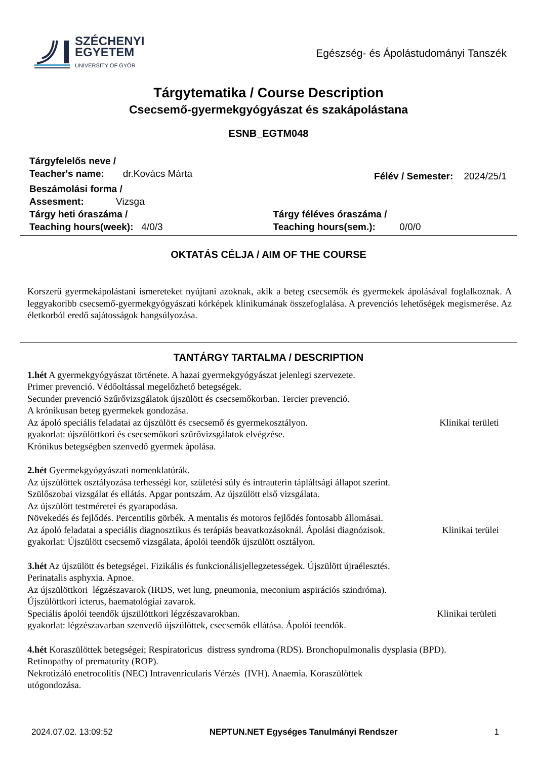SZÉCHENYI
EGYETEM
UNIVERSITY OF GYŐR
Egészség- és Ápolástudományi Tanszék
Tárgytematika / Course Description
Csecsemő-gyermekgyógyászat és szakápolástana
ESNB_EGTM048
Tárgyfelelős neve /
Teacher's name: dr.Kovács Márta
Félév / Semester: 2024/25/1
Beszámolási forma /
Assesment: Vizsga
Tárgy heti óraszáma /
Teaching hours(week): 4/0/3
Tárgy féléves óraszáma /
Teaching hours(sem.): 0/0/0
OKTATÁS CÉLJA / AIM OF THE COURSE
Korszerű gyermekápolástani ismereteket nyújtani azoknak, akik a beteg csecsemők és gyermekek ápolásával foglalkoznak. A leggyakoribb csecsemő-gyermekgyógyászati kórképek klinikumának összefoglalása. A prevenciós lehetőségek megismerése. Az életkorból eredő sajátosságok hangsúlyozása.
TANTÁRGY TARTALMA / DESCRIPTION
1.hét A gyermekgyógyászat története. A hazai gyermekgyógyászat jelenlegi szervezete.
Primer prevenció. Védőoltással megelőzhető betegségek.
Secunder prevenció Szűrővizsgálatok újszülött és csecsemőkorban. Tercier prevenció.
A krónikusan beteg gyermekek gondozása.
Az ápoló speciális feladatai az újszülött és csecsemő és gyermekosztályon. Klinikai területi
gyakorlat: újszülöttkori és csecsemőkori szűrővizsgálatok elvégzése.
Krónikus betegségben szenvedő gyermek ápolása.
2.hét Gyermekgyógyászati nomenklatúrák.
Az újszülöttek osztályozása terhességi kor, születési súly és intrauterin tápláltsági állapot szerint.
Szülőszobai vizsgálat és ellátás. Apgar pontszám. Az újszülött első vizsgálata.
Az újszülött testméretei és gyarapodása.
Növekedés és fejlődés. Percentilis görbék. A mentalis és motoros fejlődés fontosabb állomásai.
Az ápoló feladatai a speciális diagnosztikus és terápiás beavatkozásoknál. Ápolási diagnózisok. Klinikai terülei
gyakorlat: Újszülött csecsemő vizsgálata, ápolói teendők újszülött osztályon.
3.hét Az újszülött és betegségei. Fizikális és funkcionálisjellegzetességek. Újszülött újraélesztés.
Perinatalis asphyxia. Apnoe.
Az újszülöttkori légzészavarok (IRDS, wet lung, pneumonia, meconium aspirációs szindróma).
Újszülöttkori icterus, haematológiai zavarok.
Speciális ápolói teendők újszülöttkori légzészavarokban. Klinikai területi
gyakorlat: légzészavarban szenvedő újszülöttek, csecsemők ellátása. Ápolói teendők.
4.hét Koraszülöttek betegségei; Respiratoricus distress syndroma (RDS). Bronchopulmonalis dysplasia (BPD).
Retinopathy of prematurity (ROP).
Nekrotizáló enetrocolitis (NEC) Intravenricularis Vérzés (IVH). Anaemia. Koraszülöttek
utógondozása.
2024.07.02. 13:09:52 NEPTUN.NET Egységes Tanulmányi Rendszer 1